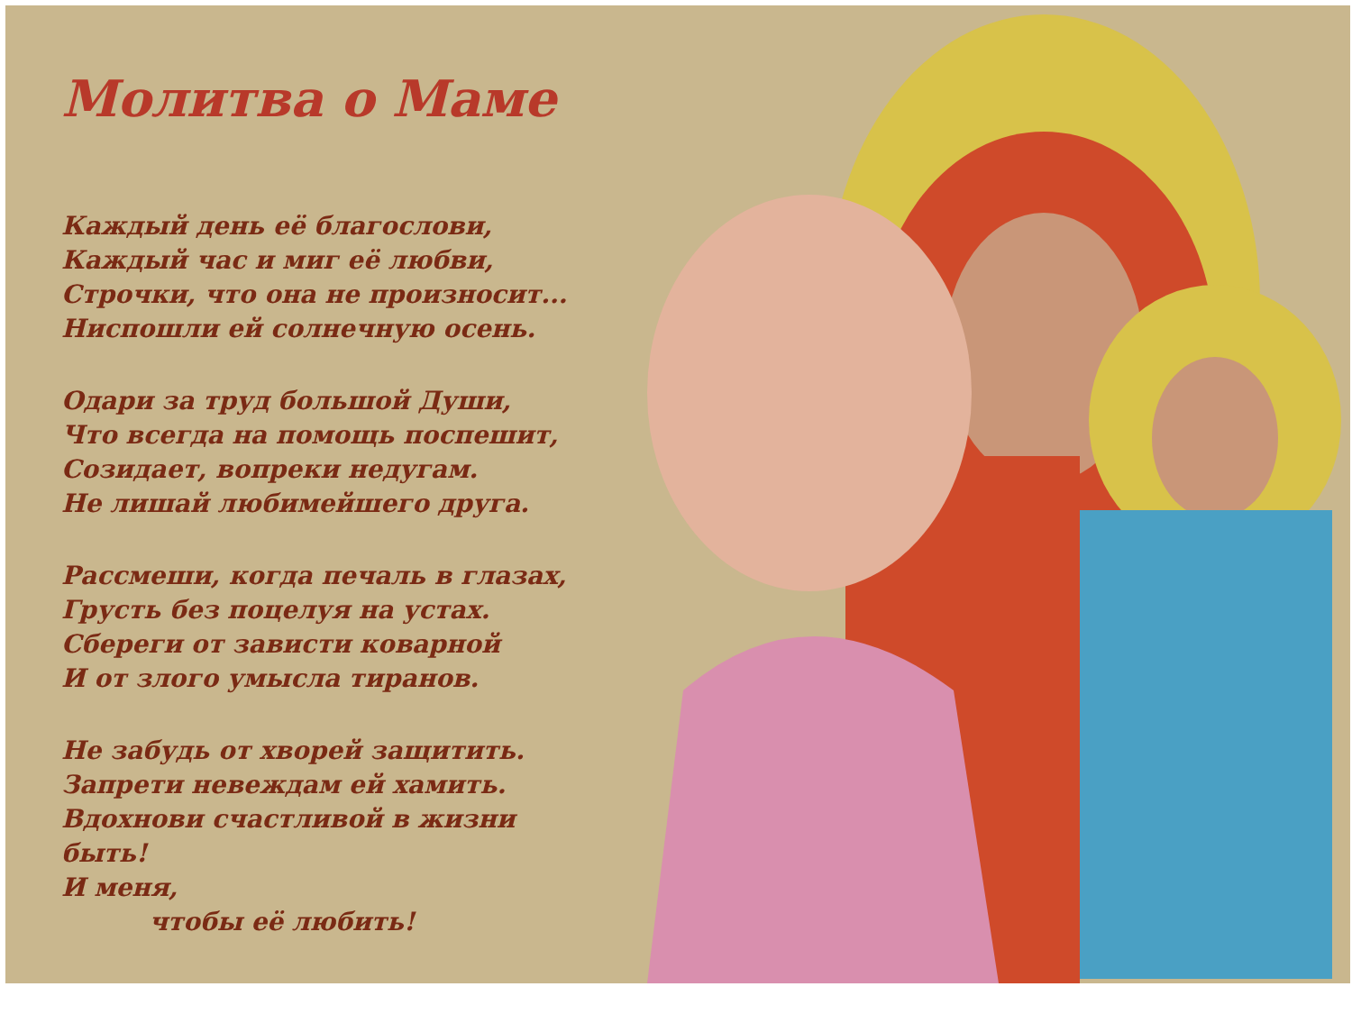Молитва о Маме
Каждый день её благослови,
Каждый час и миг её любви,
Строчки, что она не произносит...
Ниспошли ей солнечную осень.
Одари за труд большой Души,
Что всегда на помощь поспешит,
Созидает, вопреки недугам.
Не лишай любимейшего друга.
Рассмеши, когда печаль в глазах,
Грусть без поцелуя на устах.
Сбереги от зависти коварной
И от злого умысла тиранов.
Не забудь от хворей защитить.
Запрети невеждам ей хамить.
Вдохнови счастливой в жизни
быть!
И меня,
чтобы её любить!